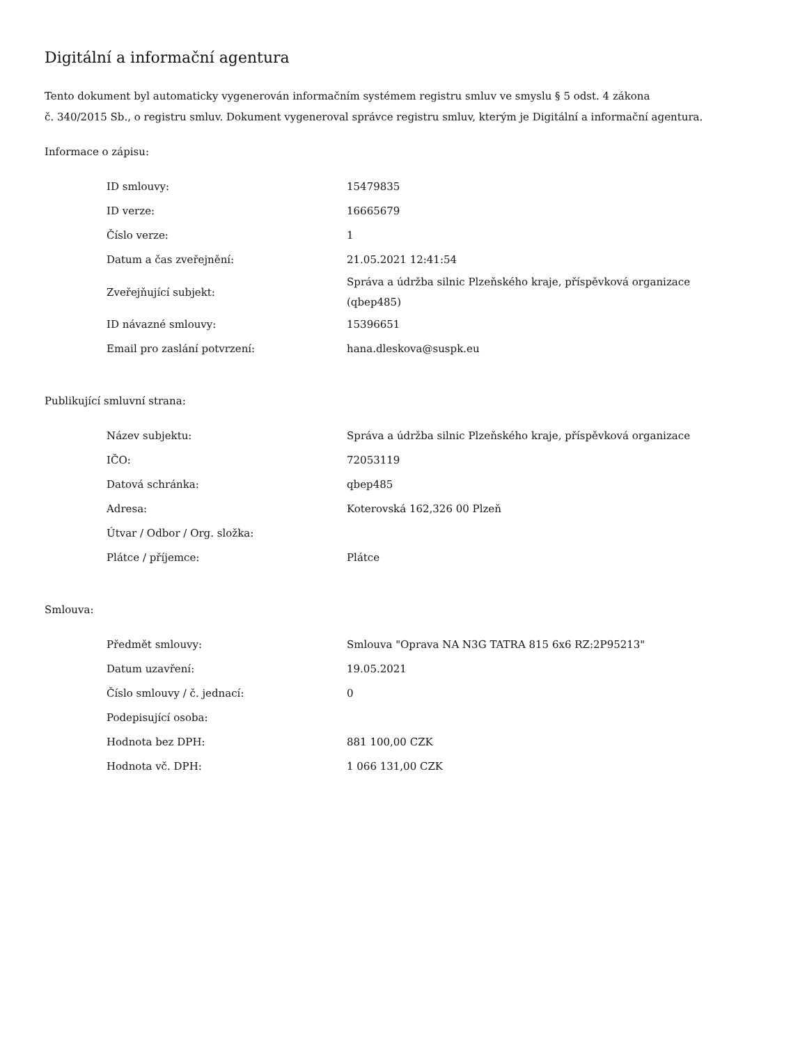Digitální a informační agentura
Tento dokument byl automaticky vygenerován informačním systémem registru smluv ve smyslu § 5 odst. 4 zákona
č. 340/2015 Sb., o registru smluv. Dokument vygeneroval správce registru smluv, kterým je Digitální a informační agentura.
Informace o zápisu:
| ID smlouvy: | 15479835 |
| ID verze: | 16665679 |
| Číslo verze: | 1 |
| Datum a čas zveřejnění: | 21.05.2021 12:41:54 |
| Zveřejňující subjekt: | Správa a údržba silnic Plzeňského kraje, příspěvková organizace (qbep485) |
| ID návazné smlouvy: | 15396651 |
| Email pro zaslání potvrzení: | hana.dleskova@suspk.eu |
Publikující smluvní strana:
| Název subjektu: | Správa a údržba silnic Plzeňského kraje, příspěvková organizace |
| IČO: | 72053119 |
| Datová schránka: | qbep485 |
| Adresa: | Koterovská 162,326 00 Plzeň |
| Útvar / Odbor / Org. složka: | |
| Plátce / příjemce: | Plátce |
Smlouva:
| Předmět smlouvy: | Smlouva "Oprava NA N3G TATRA 815 6x6 RZ:2P95213" |
| Datum uzavření: | 19.05.2021 |
| Číslo smlouvy / č. jednací: | 0 |
| Podepisující osoba: | |
| Hodnota bez DPH: | 881 100,00 CZK |
| Hodnota vč. DPH: | 1 066 131,00 CZK |